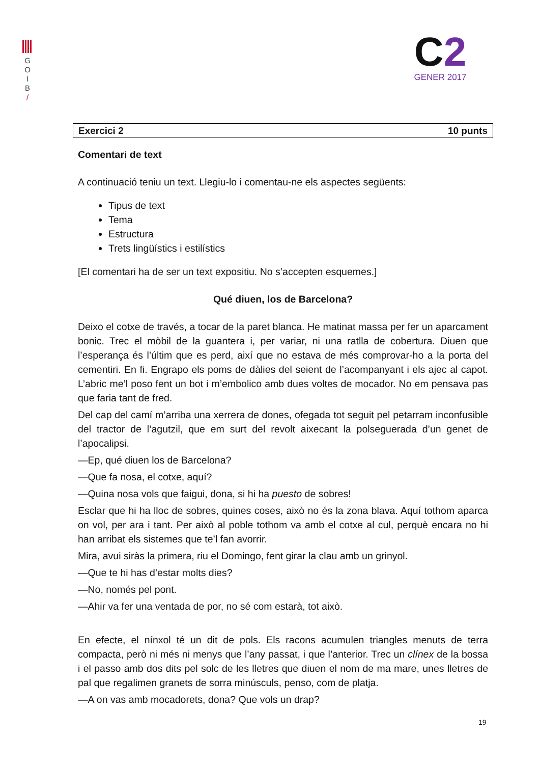G
O
I
B
/
C2
GENER 2017
Exercici 2 10 punts
Comentari de text
A continuació teniu un text. Llegiu-lo i comentau-ne els aspectes següents:
Tipus de text
Tema
Estructura
Trets lingüístics i estilístics
[El comentari ha de ser un text expositiu. No s’accepten esquemes.]
Qué diuen, los de Barcelona?
Deixo el cotxe de través, a tocar de la paret blanca. He matinat massa per fer un aparcament bonic. Trec el mòbil de la guantera i, per variar, ni una ratlla de cobertura. Diuen que l’esperança és l’últim que es perd, així que no estava de més comprovar-ho a la porta del cementiri. En fi. Engrapo els poms de dàlies del seient de l’acompanyant i els ajec al capot. L’abric me’l poso fent un bot i m’embolico amb dues voltes de mocador. No em pensava pas que faria tant de fred.
Del cap del camí m’arriba una xerrera de dones, ofegada tot seguit pel petarram inconfusible del tractor de l’agutzil, que em surt del revolt aixecant la polseguerada d’un genet de l’apocalipsi.
—Ep, qué diuen los de Barcelona?
—Que fa nosa, el cotxe, aquí?
—Quina nosa vols que faigui, dona, si hi ha puesto de sobres!
Esclar que hi ha lloc de sobres, quines coses, això no és la zona blava. Aquí tothom aparca on vol, per ara i tant. Per això al poble tothom va amb el cotxe al cul, perquè encara no hi han arribat els sistemes que te’l fan avorrir.
Mira, avui siràs la primera, riu el Domingo, fent girar la clau amb un grinyol.
—Que te hi has d’estar molts dies?
—No, només pel pont.
—Ahir va fer una ventada de por, no sé com estarà, tot això.
En efecte, el nínxol té un dit de pols. Els racons acumulen triangles menuts de terra compacta, però ni més ni menys que l’any passat, i que l’anterior. Trec un clínex de la bossa i el passo amb dos dits pel solc de les lletres que diuen el nom de ma mare, unes lletres de pal que regalimen granets de sorra minúsculs, penso, com de platja.
—A on vas amb mocadorets, dona? Que vols un drap?
19